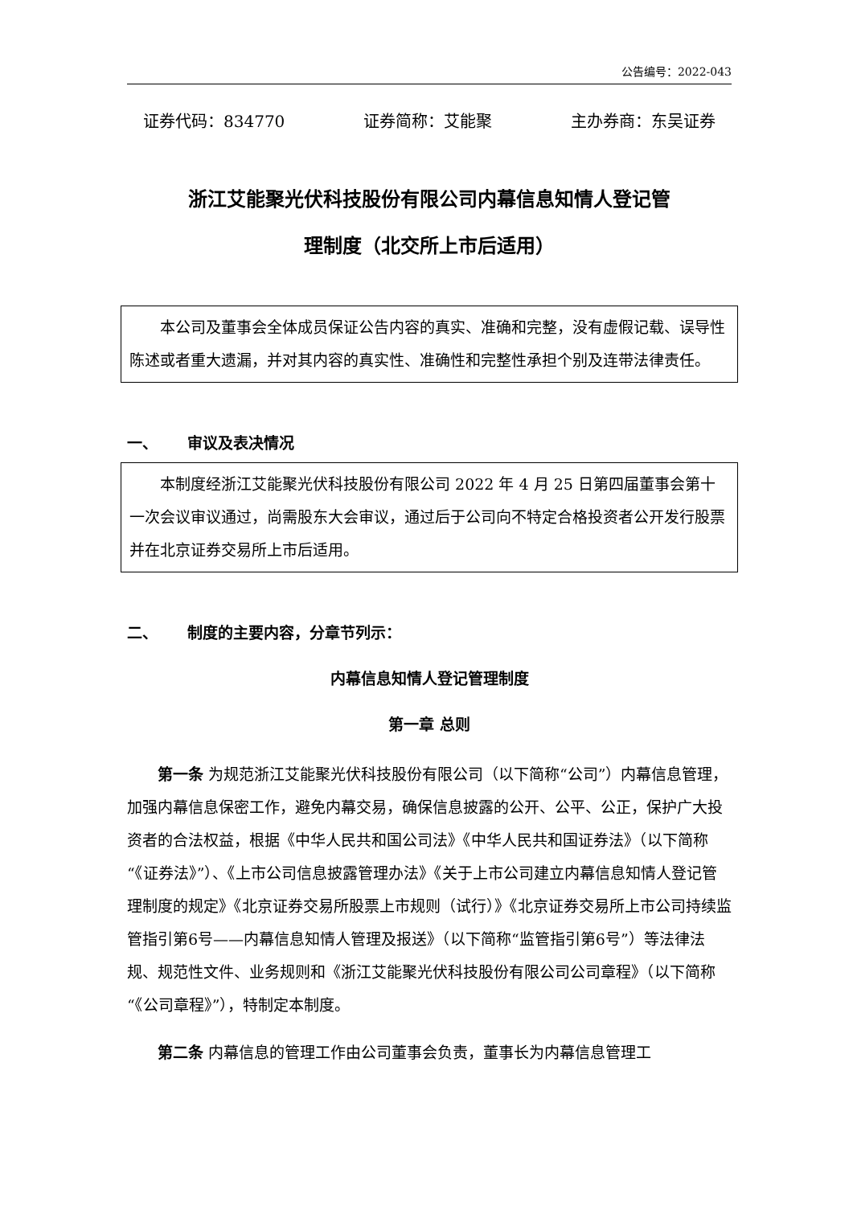公告编号：2022-043
证券代码：834770 证券简称：艾能聚 主办券商：东吴证券
浙江艾能聚光伏科技股份有限公司内幕信息知情人登记管
理制度（北交所上市后适用）
本公司及董事会全体成员保证公告内容的真实、准确和完整，没有虚假记载、误导性陈述或者重大遗漏，并对其内容的真实性、准确性和完整性承担个别及连带法律责任。
一、 审议及表决情况
本制度经浙江艾能聚光伏科技股份有限公司 2022 年 4 月 25 日第四届董事会第十一次会议审议通过，尚需股东大会审议，通过后于公司向不特定合格投资者公开发行股票并在北京证券交易所上市后适用。
二、 制度的主要内容，分章节列示：
内幕信息知情人登记管理制度
第一章 总则
第一条 为规范浙江艾能聚光伏科技股份有限公司（以下简称“公司”）内幕信息管理，加强内幕信息保密工作，避免内幕交易，确保信息披露的公开、公平、公正，保护广大投资者的合法权益，根据《中华人民共和国公司法》《中华人民共和国证券法》（以下简称“《证券法》”）、《上市公司信息披露管理办法》《关于上市公司建立内幕信息知情人登记管理制度的规定》《北京证券交易所股票上市规则（试行）》《北京证券交易所上市公司持续监管指引第6号——内幕信息知情人管理及报送》（以下简称“监管指引第6号”）等法律法规、规范性文件、业务规则和《浙江艾能聚光伏科技股份有限公司公司章程》（以下简称“《公司章程》”），特制定本制度。
第二条 内幕信息的管理工作由公司董事会负责，董事长为内幕信息管理工